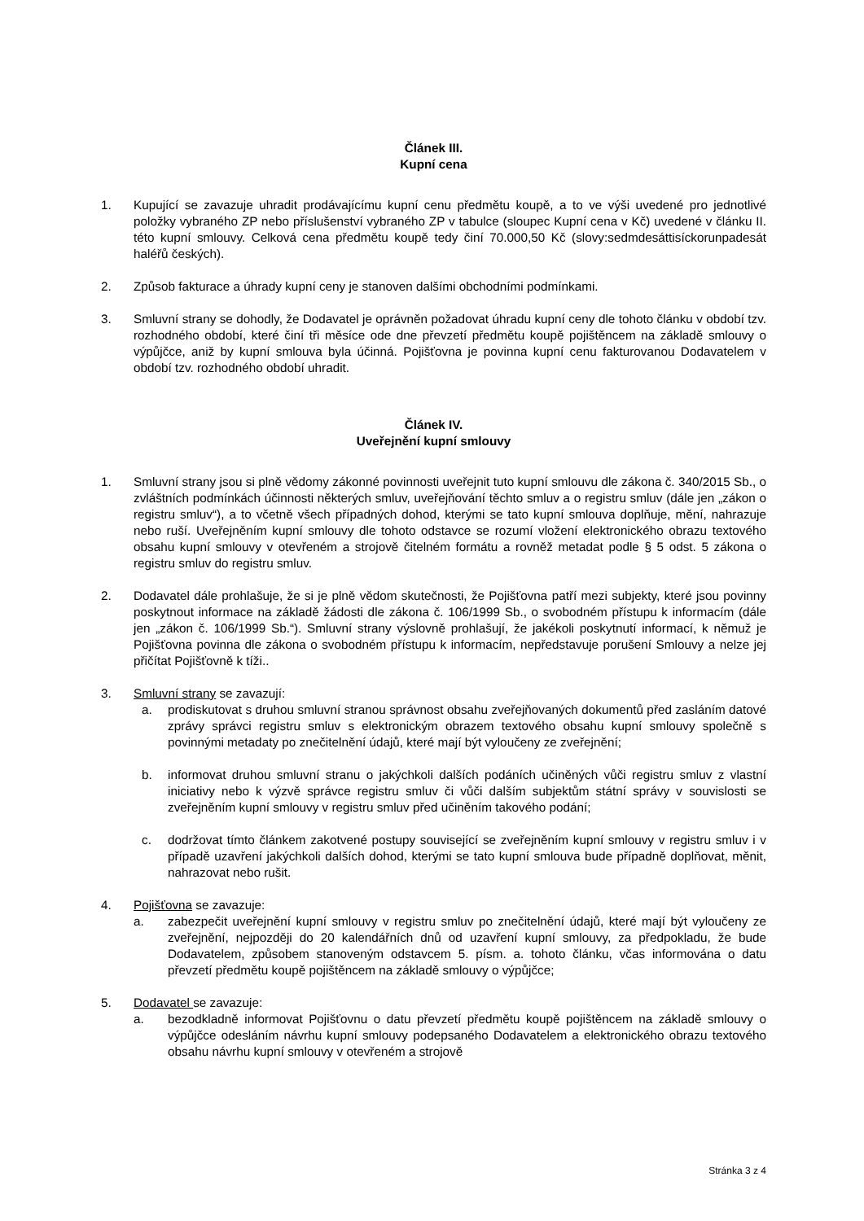Článek III.
Kupní cena
1. Kupující se zavazuje uhradit prodávajícímu kupní cenu předmětu koupě, a to ve výši uvedené pro jednotlivé položky vybraného ZP nebo příslušenství vybraného ZP v tabulce (sloupec Kupní cena v Kč) uvedené v článku II. této kupní smlouvy. Celková cena předmětu koupě tedy činí 70.000,50 Kč (slovy:sedmdesáttisíckorunpadesát haléřů českých).
2. Způsob fakturace a úhrady kupní ceny je stanoven dalšími obchodními podmínkami.
3. Smluvní strany se dohodly, že Dodavatel je oprávněn požadovat úhradu kupní ceny dle tohoto článku v období tzv. rozhodného období, které činí tři měsíce ode dne převzetí předmětu koupě pojištěncem na základě smlouvy o výpůjčce, aniž by kupní smlouva byla účinná. Pojišťovna je povinna kupní cenu fakturovanou Dodavatelem v období tzv. rozhodného období uhradit.
Článek IV.
Uveřejnění kupní smlouvy
1. Smluvní strany jsou si plně vědomy zákonné povinnosti uveřejnit tuto kupní smlouvu dle zákona č. 340/2015 Sb., o zvláštních podmínkách účinnosti některých smluv, uveřejňování těchto smluv a o registru smluv (dále jen „zákon o registru smluv“), a to včetně všech případných dohod, kterými se tato kupní smlouva doplňuje, mění, nahrazuje nebo ruší. Uveřejněním kupní smlouvy dle tohoto odstavce se rozumí vložení elektronického obrazu textového obsahu kupní smlouvy v otevřeném a strojově čitelném formátu a rovněž metadat podle § 5 odst. 5 zákona o registru smluv do registru smluv.
2. Dodavatel dále prohlašuje, že si je plně vědom skutečnosti, že Pojišťovna patří mezi subjekty, které jsou povinny poskytnout informace na základě žádosti dle zákona č. 106/1999 Sb., o svobodném přístupu k informacím (dále jen „zákon č. 106/1999 Sb.“). Smluvní strany výslovně prohlašují, že jakékoli poskytnutí informací, k němuž je Pojišťovna povinna dle zákona o svobodném přístupu k informacím, nepředstavuje porušení Smlouvy a nelze jej přičítat Pojišťovně k tíži..
3. Smluvní strany se zavazují:
a. prodiskutovat s druhou smluvní stranou správnost obsahu zveřejňovaných dokumentů před zasláním datové zprávy správci registru smluv s elektronickým obrazem textového obsahu kupní smlouvy společně s povinnými metadaty po znečitelnění údajů, které mají být vyloučeny ze zveřejnění;
b. informovat druhou smluvní stranu o jakýchkoli dalších podáních učiněných vůči registru smluv z vlastní iniciativy nebo k výzvě správce registru smluv či vůči dalším subjektům státní správy v souvislosti se zveřejněním kupní smlouvy v registru smluv před učiněním takového podání;
c. dodržovat tímto článkem zakotvené postupy související se zveřejněním kupní smlouvy v registru smluv i v případě uzavření jakýchkoli dalších dohod, kterými se tato kupní smlouva bude případně doplňovat, měnit, nahrazovat nebo rušit.
4. Pojišťovna se zavazuje:
a. zabezpečit uveřejnění kupní smlouvy v registru smluv po znečitelnění údajů, které mají být vyloučeny ze zveřejnění, nejpozději do 20 kalendářních dnů od uzavření kupní smlouvy, za předpokladu, že bude Dodavatelem, způsobem stanoveným odstavcem 5. písm. a. tohoto článku, včas informována o datu převzetí předmětu koupě pojištěncem na základě smlouvy o výpůjčce;
5. Dodavatel se zavazuje:
a. bezodkladně informovat Pojišťovnu o datu převzetí předmětu koupě pojištěncem na základě smlouvy o výpůjčce odesláním návrhu kupní smlouvy podepsaného Dodavatelem a elektronického obrazu textového obsahu návrhu kupní smlouvy v otevřeném a strojově
Stránka 3 z 4